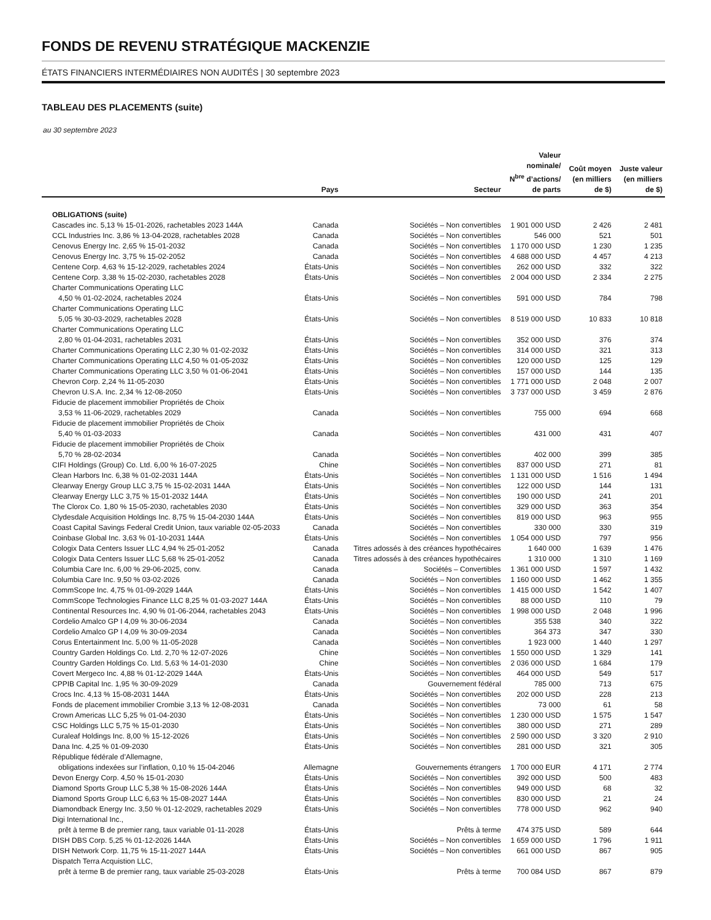FONDS DE REVENU STRATÉGIQUE MACKENZIE
ÉTATS FINANCIERS INTERMÉDIAIRES NON AUDITÉS | 30 septembre 2023
TABLEAU DES PLACEMENTS (suite)
au 30 septembre 2023
| | Pays | Secteur | Valeur nominale/ N<sup>bre</sup> d’actions/ de parts | Coût moyen (en milliers de $) | Juste valeur (en milliers de $) |
| --- | --- | --- | --- | --- | --- |
| OBLIGATIONS (suite) | | | | | |
| Cascades inc. 5,13 % 15-01-2026, rachetables 2023 144A | Canada | Sociétés – Non convertibles | 1 901 000 USD | 2 426 | 2 481 |
| CCL Industries Inc. 3,86 % 13-04-2028, rachetables 2028 | Canada | Sociétés – Non convertibles | 546 000 | 521 | 501 |
| Cenovus Energy Inc. 2,65 % 15-01-2032 | Canada | Sociétés – Non convertibles | 1 170 000 USD | 1 230 | 1 235 |
| Cenovus Energy Inc. 3,75 % 15-02-2052 | Canada | Sociétés – Non convertibles | 4 688 000 USD | 4 457 | 4 213 |
| Centene Corp. 4,63 % 15-12-2029, rachetables 2024 | États-Unis | Sociétés – Non convertibles | 262 000 USD | 332 | 322 |
| Centene Corp. 3,38 % 15-02-2030, rachetables 2028 | États-Unis | Sociétés – Non convertibles | 2 004 000 USD | 2 334 | 2 275 |
| Charter Communications Operating LLC | | | | | |
| 4,50 % 01-02-2024, rachetables 2024 | États-Unis | Sociétés – Non convertibles | 591 000 USD | 784 | 798 |
| Charter Communications Operating LLC | | | | | |
| 5,05 % 30-03-2029, rachetables 2028 | États-Unis | Sociétés – Non convertibles | 8 519 000 USD | 10 833 | 10 818 |
| Charter Communications Operating LLC | | | | | |
| 2,80 % 01-04-2031, rachetables 2031 | États-Unis | Sociétés – Non convertibles | 352 000 USD | 376 | 374 |
| Charter Communications Operating LLC 2,30 % 01-02-2032 | États-Unis | Sociétés – Non convertibles | 314 000 USD | 321 | 313 |
| Charter Communications Operating LLC 4,50 % 01-05-2032 | États-Unis | Sociétés – Non convertibles | 120 000 USD | 125 | 129 |
| Charter Communications Operating LLC 3,50 % 01-06-2041 | États-Unis | Sociétés – Non convertibles | 157 000 USD | 144 | 135 |
| Chevron Corp. 2,24 % 11-05-2030 | États-Unis | Sociétés – Non convertibles | 1 771 000 USD | 2 048 | 2 007 |
| Chevron U.S.A. Inc. 2,34 % 12-08-2050 | États-Unis | Sociétés – Non convertibles | 3 737 000 USD | 3 459 | 2 876 |
| Fiducie de placement immobilier Propriétés de Choix | | | | | |
| 3,53 % 11-06-2029, rachetables 2029 | Canada | Sociétés – Non convertibles | 755 000 | 694 | 668 |
| Fiducie de placement immobilier Propriétés de Choix | | | | | |
| 5,40 % 01-03-2033 | Canada | Sociétés – Non convertibles | 431 000 | 431 | 407 |
| Fiducie de placement immobilier Propriétés de Choix | | | | | |
| 5,70 % 28-02-2034 | Canada | Sociétés – Non convertibles | 402 000 | 399 | 385 |
| CIFI Holdings (Group) Co. Ltd. 6,00 % 16-07-2025 | Chine | Sociétés – Non convertibles | 837 000 USD | 271 | 81 |
| Clean Harbors Inc. 6,38 % 01-02-2031 144A | États-Unis | Sociétés – Non convertibles | 1 131 000 USD | 1 516 | 1 494 |
| Clearway Energy Group LLC 3,75 % 15-02-2031 144A | États-Unis | Sociétés – Non convertibles | 122 000 USD | 144 | 131 |
| Clearway Energy LLC 3,75 % 15-01-2032 144A | États-Unis | Sociétés – Non convertibles | 190 000 USD | 241 | 201 |
| The Clorox Co. 1,80 % 15-05-2030, rachetables 2030 | États-Unis | Sociétés – Non convertibles | 329 000 USD | 363 | 354 |
| Clydesdale Acquisition Holdings Inc. 8,75 % 15-04-2030 144A | États-Unis | Sociétés – Non convertibles | 819 000 USD | 963 | 955 |
| Coast Capital Savings Federal Credit Union, taux variable 02-05-2033 | Canada | Sociétés – Non convertibles | 330 000 | 330 | 319 |
| Coinbase Global Inc. 3,63 % 01-10-2031 144A | États-Unis | Sociétés – Non convertibles | 1 054 000 USD | 797 | 956 |
| Cologix Data Centers Issuer LLC 4,94 % 25-01-2052 | Canada | Titres adossés à des créances hypothécaires | 1 640 000 | 1 639 | 1 476 |
| Cologix Data Centers Issuer LLC 5,68 % 25-01-2052 | Canada | Titres adossés à des créances hypothécaires | 1 310 000 | 1 310 | 1 169 |
| Columbia Care Inc. 6,00 % 29-06-2025, conv. | Canada | Sociétés – Convertibles | 1 361 000 USD | 1 597 | 1 432 |
| Columbia Care Inc. 9,50 % 03-02-2026 | Canada | Sociétés – Non convertibles | 1 160 000 USD | 1 462 | 1 355 |
| CommScope Inc. 4,75 % 01-09-2029 144A | États-Unis | Sociétés – Non convertibles | 1 415 000 USD | 1 542 | 1 407 |
| CommScope Technologies Finance LLC 8,25 % 01-03-2027 144A | États-Unis | Sociétés – Non convertibles | 88 000 USD | 110 | 79 |
| Continental Resources Inc. 4,90 % 01-06-2044, rachetables 2043 | États-Unis | Sociétés – Non convertibles | 1 998 000 USD | 2 048 | 1 996 |
| Cordelio Amalco GP I 4,09 % 30-06-2034 | Canada | Sociétés – Non convertibles | 355 538 | 340 | 322 |
| Cordelio Amalco GP I 4,09 % 30-09-2034 | Canada | Sociétés – Non convertibles | 364 373 | 347 | 330 |
| Corus Entertainment Inc. 5,00 % 11-05-2028 | Canada | Sociétés – Non convertibles | 1 923 000 | 1 440 | 1 297 |
| Country Garden Holdings Co. Ltd. 2,70 % 12-07-2026 | Chine | Sociétés – Non convertibles | 1 550 000 USD | 1 329 | 141 |
| Country Garden Holdings Co. Ltd. 5,63 % 14-01-2030 | Chine | Sociétés – Non convertibles | 2 036 000 USD | 1 684 | 179 |
| Covert Mergeco Inc. 4,88 % 01-12-2029 144A | États-Unis | Sociétés – Non convertibles | 464 000 USD | 549 | 517 |
| CPPIB Capital Inc. 1,95 % 30-09-2029 | Canada | Gouvernement fédéral | 785 000 | 713 | 675 |
| Crocs Inc. 4,13 % 15-08-2031 144A | États-Unis | Sociétés – Non convertibles | 202 000 USD | 228 | 213 |
| Fonds de placement immobilier Crombie 3,13 % 12-08-2031 | Canada | Sociétés – Non convertibles | 73 000 | 61 | 58 |
| Crown Americas LLC 5,25 % 01-04-2030 | États-Unis | Sociétés – Non convertibles | 1 230 000 USD | 1 575 | 1 547 |
| CSC Holdings LLC 5,75 % 15-01-2030 | États-Unis | Sociétés – Non convertibles | 380 000 USD | 271 | 289 |
| Curaleaf Holdings Inc. 8,00 % 15-12-2026 | États-Unis | Sociétés – Non convertibles | 2 590 000 USD | 3 320 | 2 910 |
| Dana Inc. 4,25 % 01-09-2030 | États-Unis | Sociétés – Non convertibles | 281 000 USD | 321 | 305 |
| République fédérale d’Allemagne, | | | | | |
| obligations indexées sur l’inflation, 0,10 % 15-04-2046 | Allemagne | Gouvernements étrangers | 1 700 000 EUR | 4 171 | 2 774 |
| Devon Energy Corp. 4,50 % 15-01-2030 | États-Unis | Sociétés – Non convertibles | 392 000 USD | 500 | 483 |
| Diamond Sports Group LLC 5,38 % 15-08-2026 144A | États-Unis | Sociétés – Non convertibles | 949 000 USD | 68 | 32 |
| Diamond Sports Group LLC 6,63 % 15-08-2027 144A | États-Unis | Sociétés – Non convertibles | 830 000 USD | 21 | 24 |
| Diamondback Energy Inc. 3,50 % 01-12-2029, rachetables 2029 | États-Unis | Sociétés – Non convertibles | 778 000 USD | 962 | 940 |
| Digi International Inc., | | | | | |
| prêt à terme B de premier rang, taux variable 01-11-2028 | États-Unis | Prêts à terme | 474 375 USD | 589 | 644 |
| DISH DBS Corp. 5,25 % 01-12-2026 144A | États-Unis | Sociétés – Non convertibles | 1 659 000 USD | 1 796 | 1 911 |
| DISH Network Corp. 11,75 % 15-11-2027 144A | États-Unis | Sociétés – Non convertibles | 661 000 USD | 867 | 905 |
| Dispatch Terra Acquistion LLC, | | | | | |
| prêt à terme B de premier rang, taux variable 25-03-2028 | États-Unis | Prêts à terme | 700 084 USD | 867 | 879 |